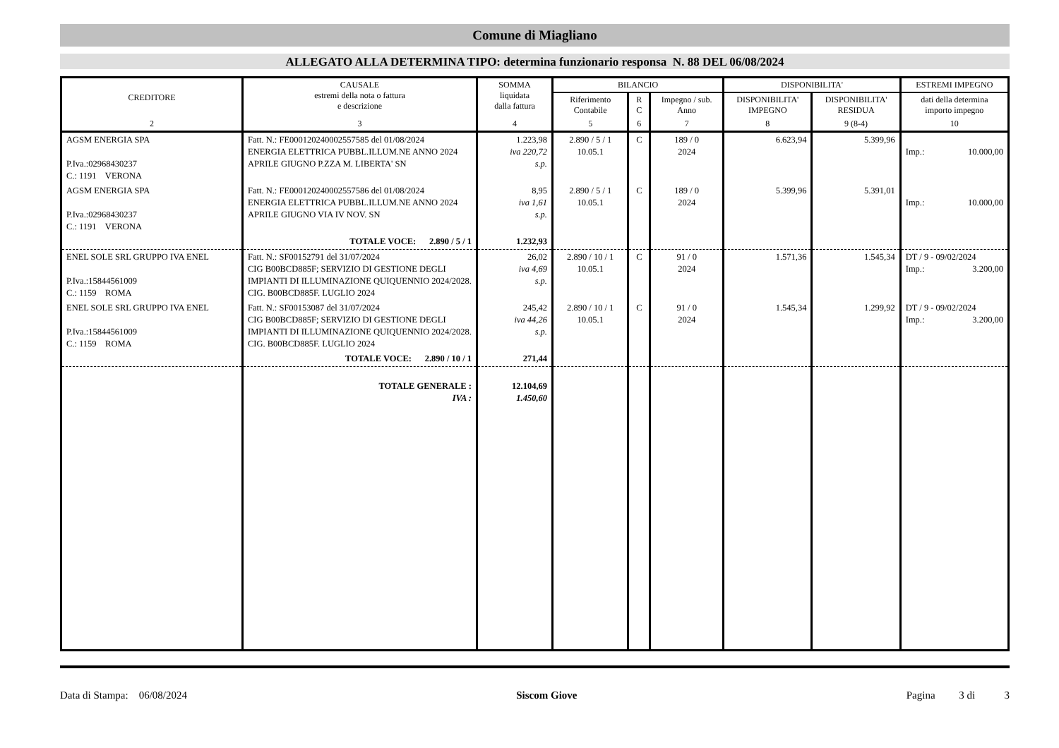Comune di Miagliano
ALLEGATO ALLA DETERMINA TIPO: determina funzionario responsa N. 88 DEL 06/08/2024
| CREDITORE | CAUSALE estremi della nota o fattura e descrizione | SOMMA liquidata dalla fattura | BILANCIO | | | DISPONIBILITA' | | ESTREMI IMPEGNO |
| --- | --- | --- | --- | --- | --- | --- | --- | --- |
| | | | Riferimento Contabile | R C | Impegno / sub. Anno | DISPONIBILITA' IMPEGNO | DISPONIBILITA' RESIDUA | dati della determina importo impegno |
| 2 | 3 | 4 | 5 | 6 | 7 | 8 | 9 (8-4) | 10 |
| AGSM ENERGIA SPA P.Iva.:02968430237 C.: 1191 VERONA | Fatt. N.: FE000120240002557585 del 01/08/2024 ENERGIA ELETTRICA PUBBL.ILLUM.NE ANNO 2024 APRILE GIUGNO P.ZZA M. LIBERTA' SN | 1.223,98 iva 220,72 s.p. | 2.890 / 5 / 1 10.05.1 | C | 189 / 0 2024 | 6.623,94 | 5.399,96 | Imp.: 10.000,00 |
| AGSM ENERGIA SPA P.Iva.:02968430237 C.: 1191 VERONA | Fatt. N.: FE000120240002557586 del 01/08/2024 ENERGIA ELETTRICA PUBBL.ILLUM.NE ANNO 2024 APRILE GIUGNO VIA IV NOV. SN | 8,95 iva 1,61 s.p. | 2.890 / 5 / 1 10.05.1 | C | 189 / 0 2024 | 5.399,96 | 5.391,01 | Imp.: 10.000,00 |
| | TOTALE VOCE: 2.890 / 5 / 1 | 1.232,93 | | | | | | |
| ENEL SOLE SRL GRUPPO IVA ENEL P.Iva.:15844561009 C.: 1159 ROMA | Fatt. N.: SF00152791 del 31/07/2024 CIG B00BCD885F; SERVIZIO DI GESTIONE DEGLI IMPIANTI DI ILLUMINAZIONE QUIQUENNIO 2024/2028. CIG. B00BCD885F. LUGLIO 2024 | 26,02 iva 4,69 s.p. | 2.890 / 10 / 1 10.05.1 | C | 91 / 0 2024 | 1.571,36 | 1.545,34 | DT / 9 - 09/02/2024 Imp.: 3.200,00 |
| ENEL SOLE SRL GRUPPO IVA ENEL P.Iva.:15844561009 C.: 1159 ROMA | Fatt. N.: SF00153087 del 31/07/2024 CIG B00BCD885F; SERVIZIO DI GESTIONE DEGLI IMPIANTI DI ILLUMINAZIONE QUIQUENNIO 2024/2028. CIG. B00BCD885F. LUGLIO 2024 | 245,42 iva 44,26 s.p. | 2.890 / 10 / 1 10.05.1 | C | 91 / 0 2024 | 1.545,34 | 1.299,92 | DT / 9 - 09/02/2024 Imp.: 3.200,00 |
| | TOTALE VOCE: 2.890 / 10 / 1 | 271,44 | | | | | | |
| | TOTALE GENERALE : IVA : | 12.104,69 1.450,60 | | | | | | |
Data di Stampa: 06/08/2024 Siscom Giove Pagina 3 di 3